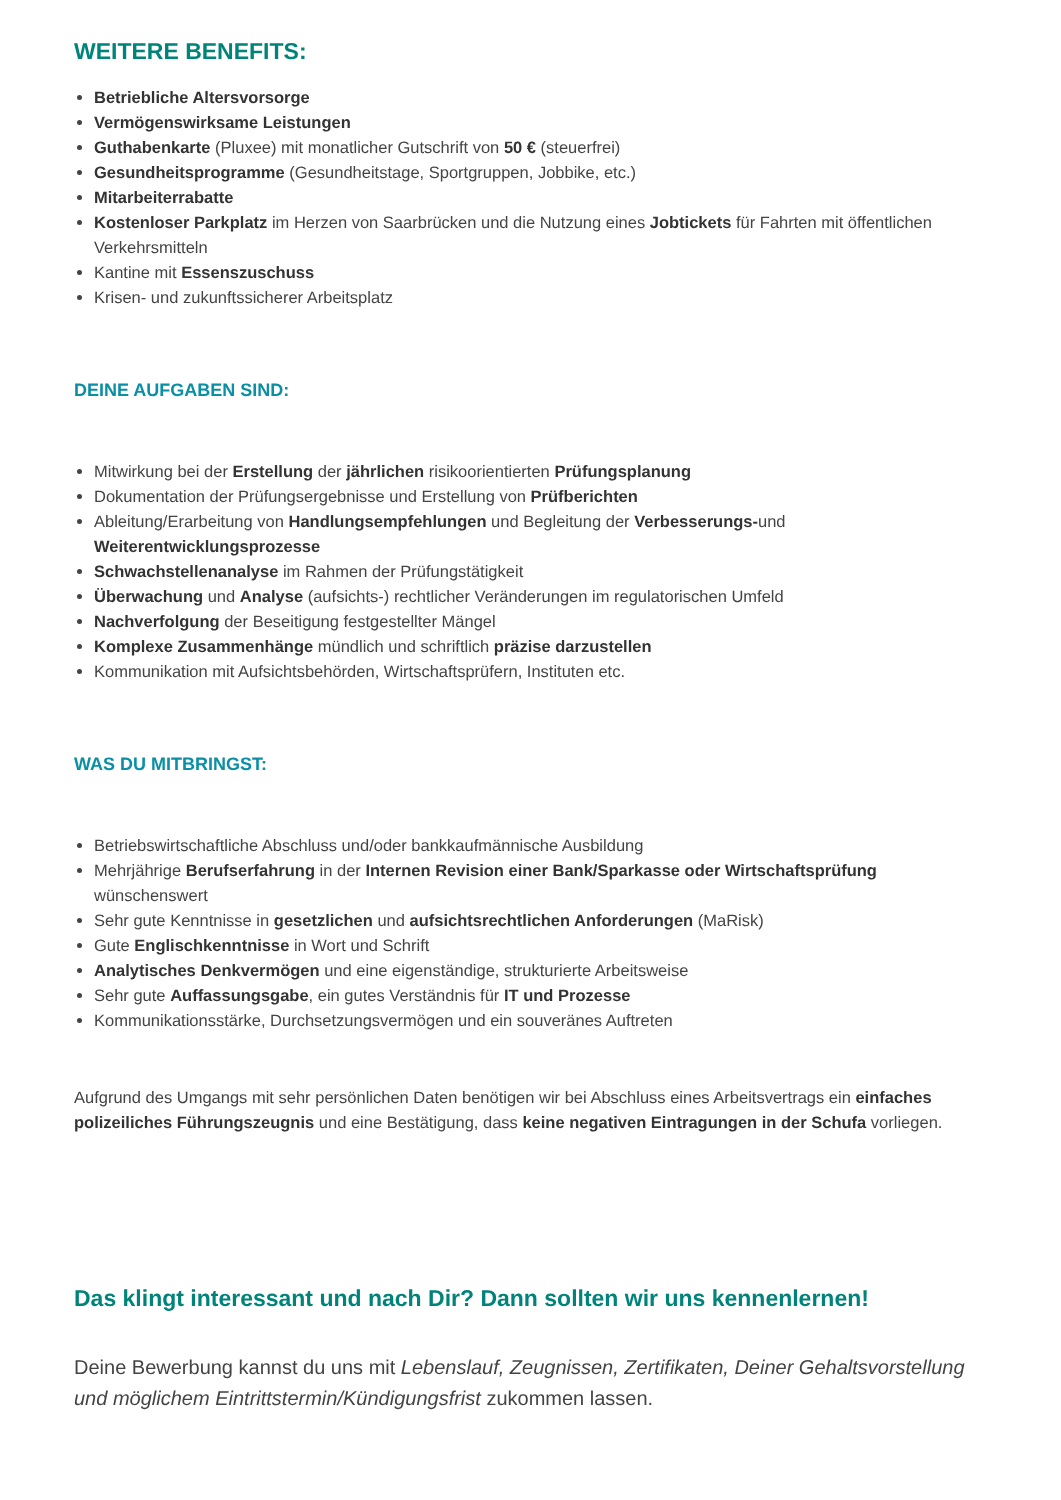WEITERE BENEFITS:
Betriebliche Altersvorsorge
Vermögenswirksame Leistungen
Guthabenkarte (Pluxee) mit monatlicher Gutschrift von 50 € (steuerfrei)
Gesundheitsprogramme (Gesundheitstage, Sportgruppen, Jobbike, etc.)
Mitarbeiterrabatte
Kostenloser Parkplatz im Herzen von Saarbrücken und die Nutzung eines Jobtickets für Fahrten mit öffentlichen Verkehrsmitteln
Kantine mit Essenszuschuss
Krisen- und zukunftssicherer Arbeitsplatz
DEINE AUFGABEN SIND:
Mitwirkung bei der Erstellung der jährlichen risikoorientierten Prüfungsplanung
Dokumentation der Prüfungsergebnisse und Erstellung von Prüfberichten
Ableitung/Erarbeitung von Handlungsempfehlungen und Begleitung der Verbesserungs-und Weiterentwicklungsprozesse
Schwachstellenanalyse im Rahmen der Prüfungstätigkeit
Überwachung und Analyse (aufsichts-) rechtlicher Veränderungen im regulatorischen Umfeld
Nachverfolgung der Beseitigung festgestellter Mängel
Komplexe Zusammenhänge mündlich und schriftlich präzise darzustellen
Kommunikation mit Aufsichtsbehörden, Wirtschaftsprüfern, Instituten etc.
WAS DU MITBRINGST:
Betriebswirtschaftliche Abschluss und/oder bankkaufmännische Ausbildung
Mehrjährige Berufserfahrung in der Internen Revision einer Bank/Sparkasse oder Wirtschaftsprüfung wünschenswert
Sehr gute Kenntnisse in gesetzlichen und aufsichtsrechtlichen Anforderungen (MaRisk)
Gute Englischkenntnisse in Wort und Schrift
Analytisches Denkvermögen und eine eigenständige, strukturierte Arbeitsweise
Sehr gute Auffassungsgabe, ein gutes Verständnis für IT und Prozesse
Kommunikationsstärke, Durchsetzungsvermögen und ein souveränes Auftreten
Aufgrund des Umgangs mit sehr persönlichen Daten benötigen wir bei Abschluss eines Arbeitsvertrags ein einfaches polizeiliches Führungszeugnis und eine Bestätigung, dass keine negativen Eintragungen in der Schufa vorliegen.
Das klingt interessant und nach Dir? Dann sollten wir uns kennenlernen!
Deine Bewerbung kannst du uns mit Lebenslauf, Zeugnissen, Zertifikaten, Deiner Gehaltsvorstellung und möglichem Eintrittstermin/Kündigungsfrist zukommen lassen.